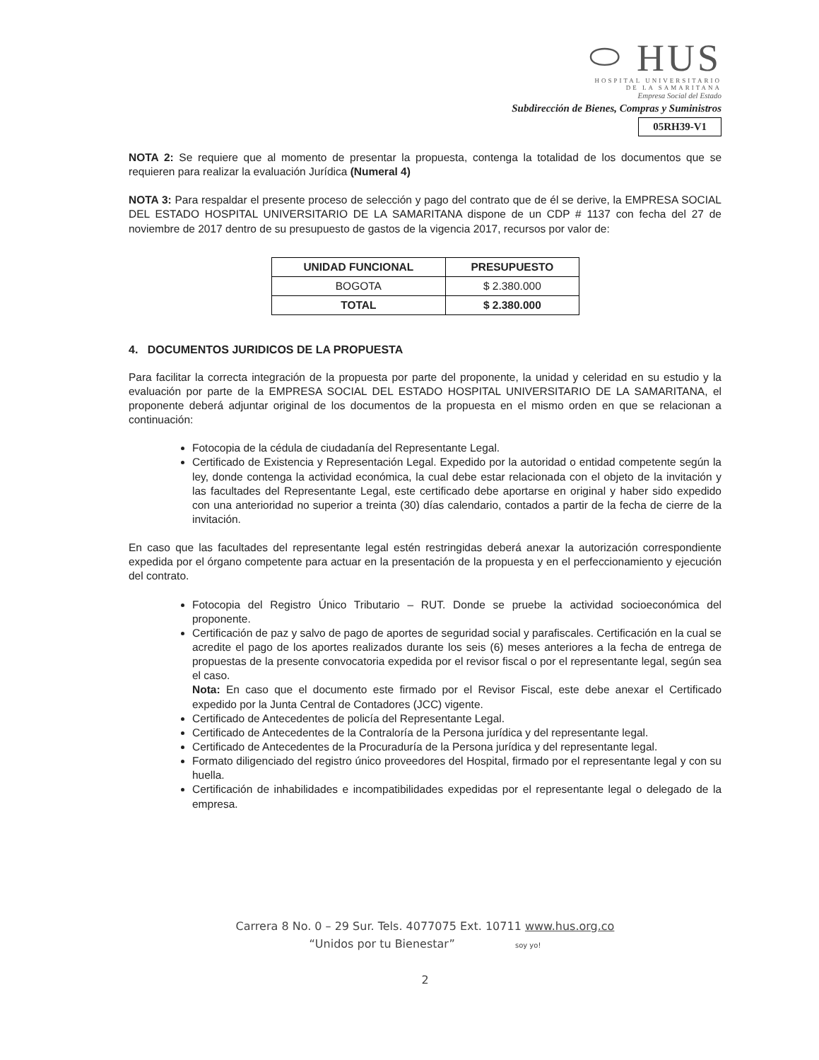⬭ HUS
HOSPITAL UNIVERSITARIO
DE LA SAMARITANA
Empresa Social del Estado
Subdirección de Bienes, Compras y Suministros
05RH39-V1
NOTA 2: Se requiere que al momento de presentar la propuesta, contenga la totalidad de los documentos que se requieren para realizar la evaluación Jurídica (Numeral 4)
NOTA 3: Para respaldar el presente proceso de selección y pago del contrato que de él se derive, la EMPRESA SOCIAL DEL ESTADO HOSPITAL UNIVERSITARIO DE LA SAMARITANA dispone de un CDP # 1137 con fecha del 27 de noviembre de 2017 dentro de su presupuesto de gastos de la vigencia 2017, recursos por valor de:
| UNIDAD FUNCIONAL | PRESUPUESTO |
| --- | --- |
| BOGOTA | $ 2.380.000 |
| TOTAL | $ 2.380.000 |
4. DOCUMENTOS JURIDICOS DE LA PROPUESTA
Para facilitar la correcta integración de la propuesta por parte del proponente, la unidad y celeridad en su estudio y la evaluación por parte de la EMPRESA SOCIAL DEL ESTADO HOSPITAL UNIVERSITARIO DE LA SAMARITANA, el proponente deberá adjuntar original de los documentos de la propuesta en el mismo orden en que se relacionan a continuación:
Fotocopia de la cédula de ciudadanía del Representante Legal.
Certificado de Existencia y Representación Legal. Expedido por la autoridad o entidad competente según la ley, donde contenga la actividad económica, la cual debe estar relacionada con el objeto de la invitación y las facultades del Representante Legal, este certificado debe aportarse en original y haber sido expedido con una anterioridad no superior a treinta (30) días calendario, contados a partir de la fecha de cierre de la invitación.
En caso que las facultades del representante legal estén restringidas deberá anexar la autorización correspondiente expedida por el órgano competente para actuar en la presentación de la propuesta y en el perfeccionamiento y ejecución del contrato.
Fotocopia del Registro Único Tributario – RUT. Donde se pruebe la actividad socioeconómica del proponente.
Certificación de paz y salvo de pago de aportes de seguridad social y parafiscales. Certificación en la cual se acredite el pago de los aportes realizados durante los seis (6) meses anteriores a la fecha de entrega de propuestas de la presente convocatoria expedida por el revisor fiscal o por el representante legal, según sea el caso.
Nota: En caso que el documento este firmado por el Revisor Fiscal, este debe anexar el Certificado expedido por la Junta Central de Contadores (JCC) vigente.
Certificado de Antecedentes de policía del Representante Legal.
Certificado de Antecedentes de la Contraloría de la Persona jurídica y del representante legal.
Certificado de Antecedentes de la Procuraduría de la Persona jurídica y del representante legal.
Formato diligenciado del registro único proveedores del Hospital, firmado por el representante legal y con su huella.
Certificación de inhabilidades e incompatibilidades expedidas por el representante legal o delegado de la empresa.
Carrera 8 No. 0 – 29 Sur. Tels. 4077075 Ext. 10711 www.hus.org.co
“Unidos por tu Bienestar” soy yo!
2